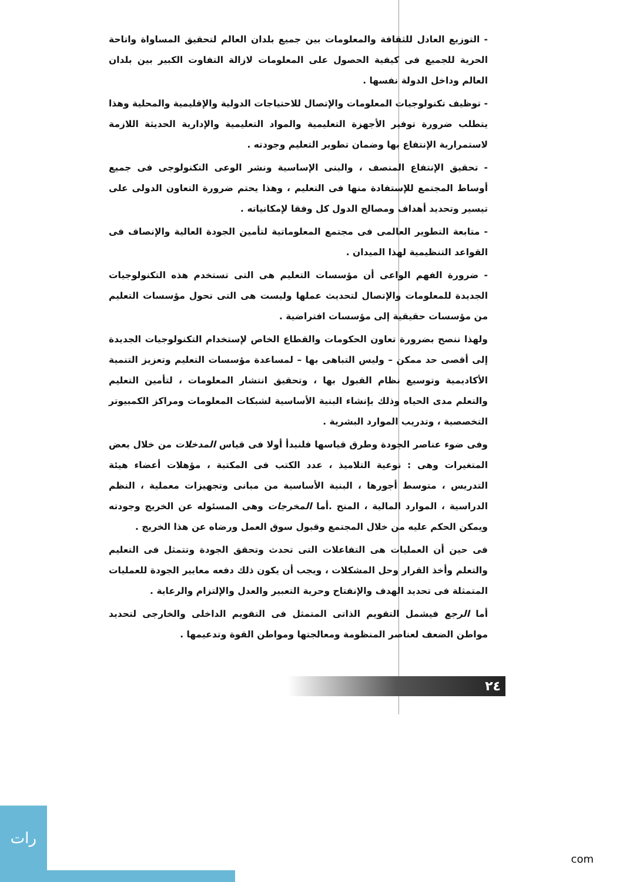- التوزيع العادل للثقافة والمعلومات بين جميع بلدان العالم لتحقيق المساواة واتاحة الحرية للجميع فى كيفية الحصول على المعلومات لازالة التفاوت الكبير بين بلدان العالم وداخل الدولة نفسها .
- توظيف تكنولوجيات المعلومات والإتصال للاحتياجات الدولية والإقليمية والمحلية وهذا يتطلب ضرورة توفير الأجهزة التعليمية والمواد التعليمية والإدارية الحديثة اللازمة لاستمرارية الإنتفاع بها وضمان تطوير التعليم وجودته .
- تحقيق الإنتفاع المنصف ، والبنى الإساسية ونشر الوعى التكنولوجى فى جميع أوساط المجتمع للإستفادة منها فى التعليم ، وهذا يحتم ضرورة التعاون الدولى على تيسير وتحديد أهداف ومصالح الدول كل وفقا لإمكانياته .
- متابعة التطوير العالمى فى مجتمع المعلوماتية لتأمين الجودة العالية والإنصاف فى القواعد التنظيمية لهذا الميدان .
- ضرورة الفهم الواعى أن مؤسسات التعليم هى التى تستخدم هذه التكنولوجيات الجديدة للمعلومات والإتصال لتحديث عملها وليست هى التى تحول مؤسسات التعليم من مؤسسات حقيقية إلى مؤسسات افتراضية .
ولهذا ننصح بضرورة تعاون الحكومات والقطاع الخاص لإستخدام التكنولوجيات الجديدة إلى أقصى حد ممكن – وليس التباهى بها – لمساعدة مؤسسات التعليم وتعزيز التنمية الأكاديمية وتوسيع نظام القبول بها ، وتحقيق انتشار المعلومات ، لتأمين التعليم والتعلم مدى الحياه وذلك بإنشاء البنية الأساسية لشبكات المعلومات ومراكز الكمبيوتر التخصصية ، وتدريب الموارد البشرية .
وفى ضوء عناصر الجودة وطرق قياسها فلنبدأ أولا فى قياس المدخلات من خلال بعض المتغيرات وهى : نوعية التلاميذ ، عدد الكتب فى المكتبة ، مؤهلات أعضاء هيئة التدريس ، متوسط أجورها ، البنية الأساسية من مبانى وتجهيزات معملية ، النظم الدراسية ، الموارد المالية ، المنح .أما المخرجات وهى المسئوله عن الخريج وجودته ويمكن الحكم عليه من خلال المجتمع وقبول سوق العمل ورضاه عن هذا الخريج .
فى حين أن العمليات هى التفاعلات التى تحدث وتحقق الجودة وتتمثل فى التعليم والتعلم وأخذ القرار وحل المشكلات ، ويجب أن يكون ذلك دفعه معايير الجودة للعمليات المتمثلة فى تحديد الهدف والإنفتاح وحرية التعبير والعدل والإلتزام والرعاية .
أما الرجع فيشمل التقويم الذاتى المتمثل فى التقويم الداخلى والخارجى لتحديد مواطن الضعف لعناصر المنظومة ومعالجتها ومواطن القوة وتدعيمها .
٢٤
رات
com